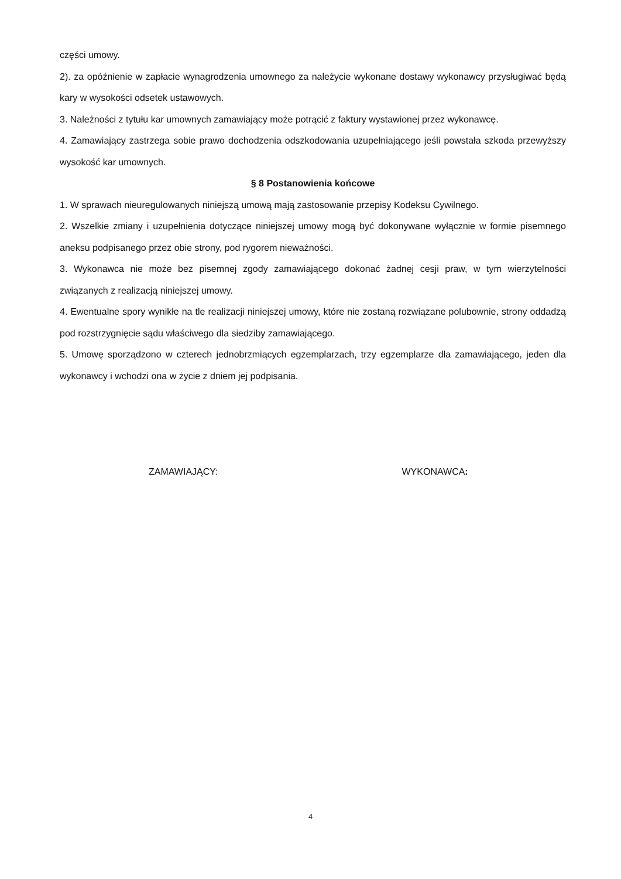części umowy.
2). za opóźnienie w zapłacie wynagrodzenia umownego za należycie wykonane dostawy wykonawcy przysługiwać będą kary w wysokości odsetek ustawowych.
3. Należności z tytułu kar umownych zamawiający może potrącić z faktury wystawionej przez wykonawcę.
4. Zamawiający zastrzega sobie prawo dochodzenia odszkodowania uzupełniającego jeśli powstała szkoda przewyższy wysokość kar umownych.
§ 8 Postanowienia końcowe
1. W sprawach nieuregulowanych niniejszą umową mają zastosowanie przepisy Kodeksu Cywilnego.
2. Wszelkie zmiany i uzupełnienia dotyczące niniejszej umowy mogą być dokonywane wyłącznie w formie pisemnego aneksu podpisanego przez obie strony, pod rygorem nieważności.
3. Wykonawca nie może bez pisemnej zgody zamawiającego dokonać żadnej cesji praw, w tym wierzytelności związanych z realizacją niniejszej umowy.
4. Ewentualne spory wynikłe na tle realizacji niniejszej umowy, które nie zostaną rozwiązane polubownie, strony oddadzą pod rozstrzygnięcie sądu właściwego dla siedziby zamawiającego.
5. Umowę sporządzono w czterech jednobrzmiących egzemplarzach, trzy egzemplarze dla zamawiającego, jeden dla wykonawcy i wchodzi ona w życie z dniem jej podpisania.
ZAMAWIAJĄCY: WYKONAWCA:
4